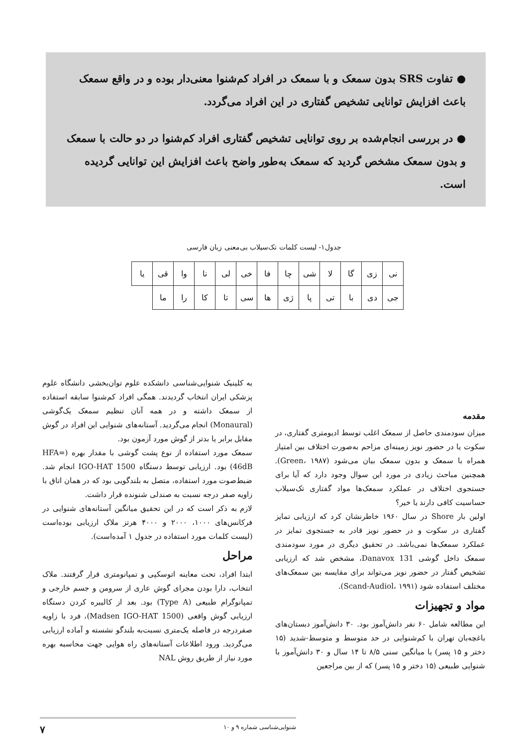● تفاوت SRS بدون سمعک و با سمعک در افراد کم‌شنوا معنی‌دار بوده و در واقع سمعک باعث افزایش توانایی تشخیص گفتاری در این افراد می‌گردد.
● در بررسی انجام‌شده بر روی توانایی تشخیص گفتاری افراد کم‌شنوا در دو حالت با سمعک و بدون سمعک مشخص گردید که سمعک به‌طور واضح باعث افزایش این توانایی گردیده است.
جدول۱- لیست کلمات تک‌سیلاب بی‌معنی زبان فارسی
| نی | زی | گا | لا | شی | چا | فا | خی | لی | نا | وا | قی | یا |
| جی | دی | با | تی | پا | ژی | ها | سی | تا | کا | را | ما | |
مقدمه
میزان سودمندی حاصل از سمعک اغلب توسط ادیومتری گفتاری، در سکوت یا در حضور نویز زمینه‌ای مزاحم به‌صورت اختلاف بین امتیاز همراه با سمعک و بدون سمعک بیان می‌شود (Green، ۱۹۸۷). همچنین مباحث زیادی در مورد این سوال وجود دارد که آیا برای جستجوی اختلاف در عملکرد سمعک‌ها مواد گفتاری تک‌سیلاب حساسیت کافی دارند یا خیر؟
اولین بار Shore در سال ۱۹۶۰ خاطرنشان کرد که ارزیابی تمایز گفتاری در سکوت و در حضور نویز قادر به جستجوی تمایز در عملکرد سمعک‌ها نمی‌باشد. در تحقیق دیگری در مورد سودمندی سمعک داخل گوشی Danavox 131، مشخص شد که ارزیابی تشخیص گفتار در حضور نویز می‌تواند برای مقایسه بین سمعک‌های مختلف استفاده شود (Scand-Audiol، ۱۹۹۱).
مواد و تجهیزات
این مطالعه شامل ۶۰ نفر دانش‌آموز بود. ۳۰ دانش‌آموز دبستان‌های باغچه‌بان تهران با کم‌شنوایی در حد متوسط و متوسط-شدید (۱۵ دختر و ۱۵ پسر) با میانگین سنی ۸/۵ تا ۱۴ سال و ۳۰ دانش‌آموز با شنوایی طبیعی (۱۵ دختر و ۱۵ پسر) که از بین مراجعین
به کلینیک شنوایی‌شناسی دانشکده علوم توان‌بخشی دانشگاه علوم پزشکی ایران انتخاب گردیدند. همگی افراد کم‌شنوا سابقه استفاده از سمعک داشته و در همه آنان تنظیم سمعک یک‌گوشی (Monaural) انجام می‌گردید. آستانه‌های شنوایی این افراد در گوش مقابل برابر یا بدتر از گوش مورد آزمون بود.
سمعک مورد استفاده از نوع پشت گوشی با مقدار بهره (HFA= 46dB) بود. ارزیابی توسط دستگاه IGO-HAT 1500 انجام شد. ضبط‌صوت مورد استفاده، متصل به بلندگویی بود که در همان اتاق با زاویه صفر درجه نسبت به صندلی شنونده قرار داشت.
لازم به ذکر است که در این تحقیق میانگین آستانه‌های شنوایی در فرکانس‌های ۱۰۰۰، ۲۰۰۰ و ۴۰۰۰ هرتز ملاک ارزیابی بوده‌است (لیست کلمات مورد استفاده در جدول ۱ آمده‌است).
مراحل
ابتدا افراد، تحت معاینه اتوسکپی و تمپانومتری قرار گرفتند. ملاک انتخاب، دارا بودن مجرای گوش عاری از سرومن و جسم خارجی و تمپانوگرام طبیعی (Type A) بود. بعد از کالیبره کردن دستگاه ارزیابی گوش واقعی (Madsen IGO-HAT 1500)، فرد با زاویه صفردرجه در فاصله یک‌متری نسبت‌به بلندگو نشسته و آماده ارزیابی می‌گردید. ورود اطلاعات آستانه‌های راه هوایی جهت محاسبه بهره مورد نیاز از طریق روش NAL
شنوایی‌شناسی شماره ۹ و ۱۰ ۷